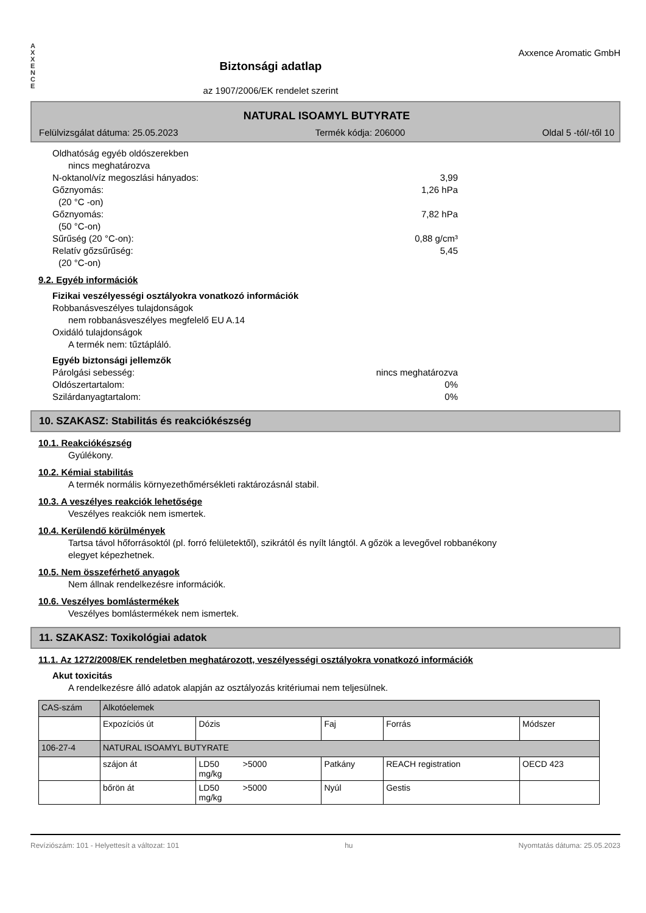A
X
X
E
N
C
E
Biztonsági adatlap
az 1907/2006/EK rendelet szerint
Axxence Aromatic GmbH
NATURAL ISOAMYL BUTYRATE
Felülvizsgálat dátuma: 25.05.2023 Termék kódja: 206000 Oldal 5 -tól/-től 10
Oldhatóság egyéb oldószerekben
nincs meghatározva
N-oktanol/víz megoszlási hányados: 3,99
Gőznyomás: 1,26 hPa
(20 °C -on)
Gőznyomás: 7,82 hPa
(50 °C-on)
Sűrűség (20 °C-on): 0,88 g/cm³
Relatív gőzsűrűség: 5,45
(20 °C-on)
9.2. Egyéb információk
Fizikai veszélyességi osztályokra vonatkozó információk
Robbanásveszélyes tulajdonságok
nem robbanásveszélyes megfelelő EU A.14
Oxidáló tulajdonságok
A termék nem: tűztápláló.
Egyéb biztonsági jellemzők
Párolgási sebesség: nincs meghatározva
Oldószertartalom: 0%
Szilárdanyagtartalom: 0%
10. SZAKASZ: Stabilitás és reakciókészség
10.1. Reakciókészség
Gyúlékony.
10.2. Kémiai stabilitás
A termék normális környezethőmérsékleti raktározásnál stabil.
10.3. A veszélyes reakciók lehetősége
Veszélyes reakciók nem ismertek.
10.4. Kerülendő körülmények
Tartsa távol hőforrásoktól (pl. forró felületektől), szikrától és nyílt lángtól. A gőzök a levegővel robbanékony
elegyet képezhetnek.
10.5. Nem összeférhető anyagok
Nem állnak rendelkezésre információk.
10.6. Veszélyes bomlástermékek
Veszélyes bomlástermékek nem ismertek.
11. SZAKASZ: Toxikológiai adatok
11.1. Az 1272/2008/EK rendeletben meghatározott, veszélyességi osztályokra vonatkozó információk
Akut toxicitás
A rendelkezésre álló adatok alapján az osztályozás kritériumai nem teljesülnek.
| CAS-szám | Alkotóelemek | | | | |
| | Expozíciós út | Dózis | Faj | Forrás | Módszer |
| 106-27-4 | NATURAL ISOAMYL BUTYRATE | | | | |
| | szájon át | LD50 >5000 mg/kg | Patkány | REACH registration | OECD 423 |
| | bőrön át | LD50 >5000 mg/kg | Nyúl | Gestis | |
Revíziószám: 101 - Helyettesít a változat: 101 hu Nyomtatás dátuma: 25.05.2023